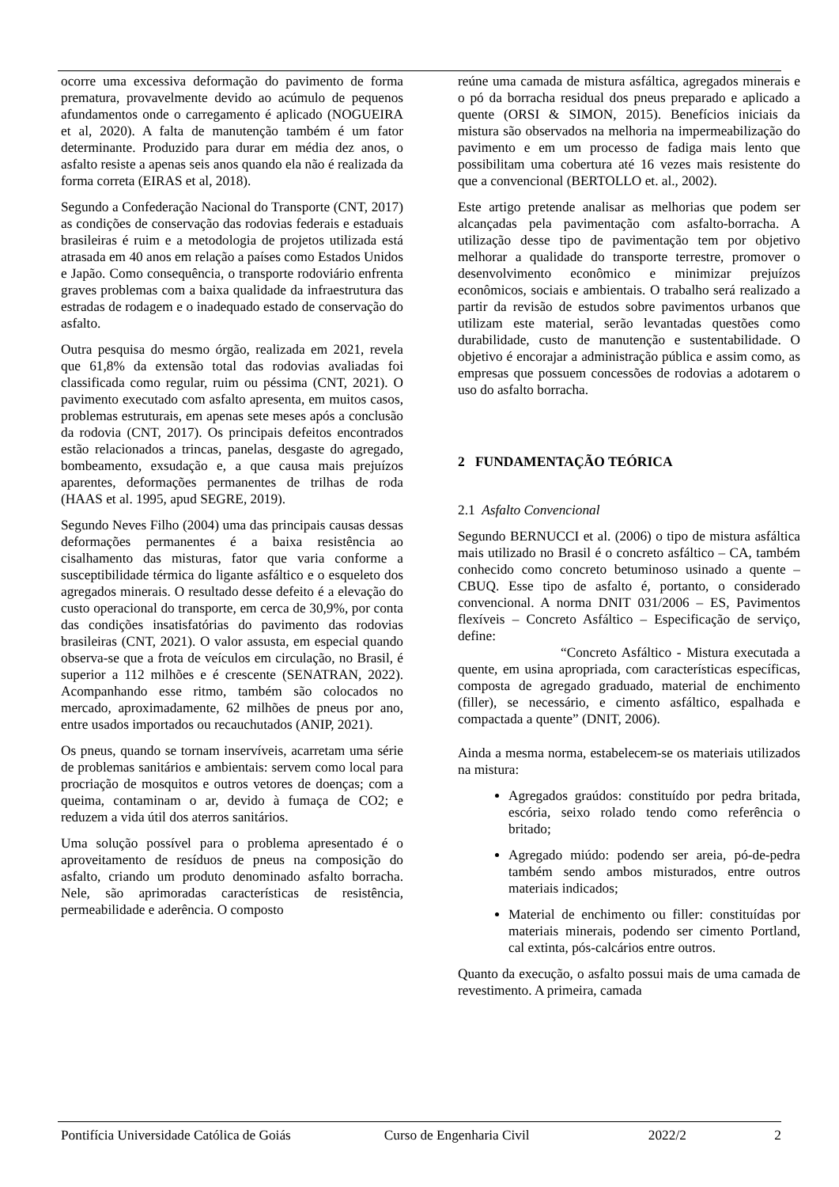ocorre uma excessiva deformação do pavimento de forma prematura, provavelmente devido ao acúmulo de pequenos afundamentos onde o carregamento é aplicado (NOGUEIRA et al, 2020). A falta de manutenção também é um fator determinante. Produzido para durar em média dez anos, o asfalto resiste a apenas seis anos quando ela não é realizada da forma correta (EIRAS et al, 2018).
Segundo a Confederação Nacional do Transporte (CNT, 2017) as condições de conservação das rodovias federais e estaduais brasileiras é ruim e a metodologia de projetos utilizada está atrasada em 40 anos em relação a países como Estados Unidos e Japão. Como consequência, o transporte rodoviário enfrenta graves problemas com a baixa qualidade da infraestrutura das estradas de rodagem e o inadequado estado de conservação do asfalto.
Outra pesquisa do mesmo órgão, realizada em 2021, revela que 61,8% da extensão total das rodovias avaliadas foi classificada como regular, ruim ou péssima (CNT, 2021). O pavimento executado com asfalto apresenta, em muitos casos, problemas estruturais, em apenas sete meses após a conclusão da rodovia (CNT, 2017). Os principais defeitos encontrados estão relacionados a trincas, panelas, desgaste do agregado, bombeamento, exsudação e, a que causa mais prejuízos aparentes, deformações permanentes de trilhas de roda (HAAS et al. 1995, apud SEGRE, 2019).
Segundo Neves Filho (2004) uma das principais causas dessas deformações permanentes é a baixa resistência ao cisalhamento das misturas, fator que varia conforme a susceptibilidade térmica do ligante asfáltico e o esqueleto dos agregados minerais. O resultado desse defeito é a elevação do custo operacional do transporte, em cerca de 30,9%, por conta das condições insatisfatórias do pavimento das rodovias brasileiras (CNT, 2021). O valor assusta, em especial quando observa-se que a frota de veículos em circulação, no Brasil, é superior a 112 milhões e é crescente (SENATRAN, 2022). Acompanhando esse ritmo, também são colocados no mercado, aproximadamente, 62 milhões de pneus por ano, entre usados importados ou recauchutados (ANIP, 2021).
Os pneus, quando se tornam inservíveis, acarretam uma série de problemas sanitários e ambientais: servem como local para procriação de mosquitos e outros vetores de doenças; com a queima, contaminam o ar, devido à fumaça de CO2; e reduzem a vida útil dos aterros sanitários.
Uma solução possível para o problema apresentado é o aproveitamento de resíduos de pneus na composição do asfalto, criando um produto denominado asfalto borracha. Nele, são aprimoradas características de resistência, permeabilidade e aderência. O composto
reúne uma camada de mistura asfáltica, agregados minerais e o pó da borracha residual dos pneus preparado e aplicado a quente (ORSI & SIMON, 2015). Benefícios iniciais da mistura são observados na melhoria na impermeabilização do pavimento e em um processo de fadiga mais lento que possibilitam uma cobertura até 16 vezes mais resistente do que a convencional (BERTOLLO et. al., 2002).
Este artigo pretende analisar as melhorias que podem ser alcançadas pela pavimentação com asfalto-borracha. A utilização desse tipo de pavimentação tem por objetivo melhorar a qualidade do transporte terrestre, promover o desenvolvimento econômico e minimizar prejuízos econômicos, sociais e ambientais. O trabalho será realizado a partir da revisão de estudos sobre pavimentos urbanos que utilizam este material, serão levantadas questões como durabilidade, custo de manutenção e sustentabilidade. O objetivo é encorajar a administração pública e assim como, as empresas que possuem concessões de rodovias a adotarem o uso do asfalto borracha.
2 FUNDAMENTAÇÃO TEÓRICA
2.1 Asfalto Convencional
Segundo BERNUCCI et al. (2006) o tipo de mistura asfáltica mais utilizado no Brasil é o concreto asfáltico – CA, também conhecido como concreto betuminoso usinado a quente – CBUQ. Esse tipo de asfalto é, portanto, o considerado convencional. A norma DNIT 031/2006 – ES, Pavimentos flexíveis – Concreto Asfáltico – Especificação de serviço, define:
“Concreto Asfáltico - Mistura executada a quente, em usina apropriada, com características específicas, composta de agregado graduado, material de enchimento (filler), se necessário, e cimento asfáltico, espalhada e compactada a quente” (DNIT, 2006).
Ainda a mesma norma, estabelecem-se os materiais utilizados na mistura:
Agregados graúdos: constituído por pedra britada, escória, seixo rolado tendo como referência o britado;
Agregado miúdo: podendo ser areia, pó-de-pedra também sendo ambos misturados, entre outros materiais indicados;
Material de enchimento ou filler: constituídas por materiais minerais, podendo ser cimento Portland, cal extinta, pós-calcários entre outros.
Quanto da execução, o asfalto possui mais de uma camada de revestimento. A primeira, camada
Pontifícia Universidade Católica de Goiás Curso de Engenharia Civil 2022/2 2